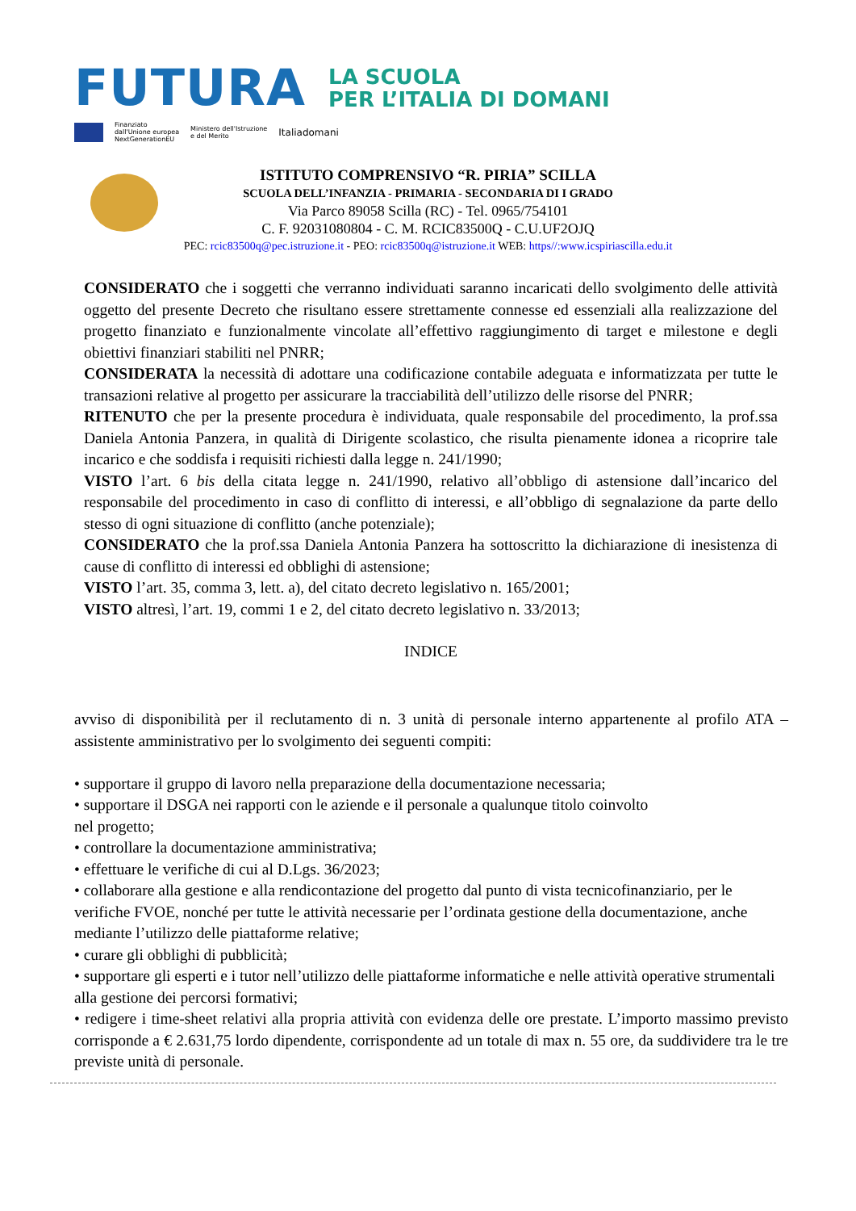FUTURA LA SCUOLA
PER L’ITALIA DI DOMANI
Finanziato
dall'Unione europea
NextGenerationEU Ministero dell'Istruzione
e del Merito Italiadomani
ISTITUTO COMPRENSIVO “R. PIRIA” SCILLA
SCUOLA DELL’INFANZIA - PRIMARIA - SECONDARIA DI I GRADO
Via Parco 89058 Scilla (RC) - Tel. 0965/754101
C. F. 92031080804 - C. M. RCIC83500Q - C.U.UF2OJQ
PEC: rcic83500q@pec.istruzione.it - PEO: rcic83500q@istruzione.it WEB: https//:www.icspiriascilla.edu.it
CONSIDERATO che i soggetti che verranno individuati saranno incaricati dello svolgimento delle attività oggetto del presente Decreto che risultano essere strettamente connesse ed essenziali alla realizzazione del progetto finanziato e funzionalmente vincolate all’effettivo raggiungimento di target e milestone e degli obiettivi finanziari stabiliti nel PNRR;
CONSIDERATA la necessità di adottare una codificazione contabile adeguata e informatizzata per tutte le transazioni relative al progetto per assicurare la tracciabilità dell’utilizzo delle risorse del PNRR;
RITENUTO che per la presente procedura è individuata, quale responsabile del procedimento, la prof.ssa Daniela Antonia Panzera, in qualità di Dirigente scolastico, che risulta pienamente idonea a ricoprire tale incarico e che soddisfa i requisiti richiesti dalla legge n. 241/1990;
VISTO l’art. 6 bis della citata legge n. 241/1990, relativo all’obbligo di astensione dall’incarico del responsabile del procedimento in caso di conflitto di interessi, e all’obbligo di segnalazione da parte dello stesso di ogni situazione di conflitto (anche potenziale);
CONSIDERATO che la prof.ssa Daniela Antonia Panzera ha sottoscritto la dichiarazione di inesistenza di cause di conflitto di interessi ed obblighi di astensione;
VISTO l’art. 35, comma 3, lett. a), del citato decreto legislativo n. 165/2001;
VISTO altresì, l’art. 19, commi 1 e 2, del citato decreto legislativo n. 33/2013;
INDICE
avviso di disponibilità per il reclutamento di n. 3 unità di personale interno appartenente al profilo ATA – assistente amministrativo per lo svolgimento dei seguenti compiti:
• supportare il gruppo di lavoro nella preparazione della documentazione necessaria;
• supportare il DSGA nei rapporti con le aziende e il personale a qualunque titolo coinvolto
nel progetto;
• controllare la documentazione amministrativa;
• effettuare le verifiche di cui al D.Lgs. 36/2023;
• collaborare alla gestione e alla rendicontazione del progetto dal punto di vista tecnicofinanziario, per le verifiche FVOE, nonché per tutte le attività necessarie per l’ordinata gestione della documentazione, anche mediante l’utilizzo delle piattaforme relative;
• curare gli obblighi di pubblicità;
• supportare gli esperti e i tutor nell’utilizzo delle piattaforme informatiche e nelle attività operative strumentali alla gestione dei percorsi formativi;
• redigere i time-sheet relativi alla propria attività con evidenza delle ore prestate. L’importo massimo previsto corrisponde a € 2.631,75 lordo dipendente, corrispondente ad un totale di max n. 55 ore, da suddividere tra le tre previste unità di personale.